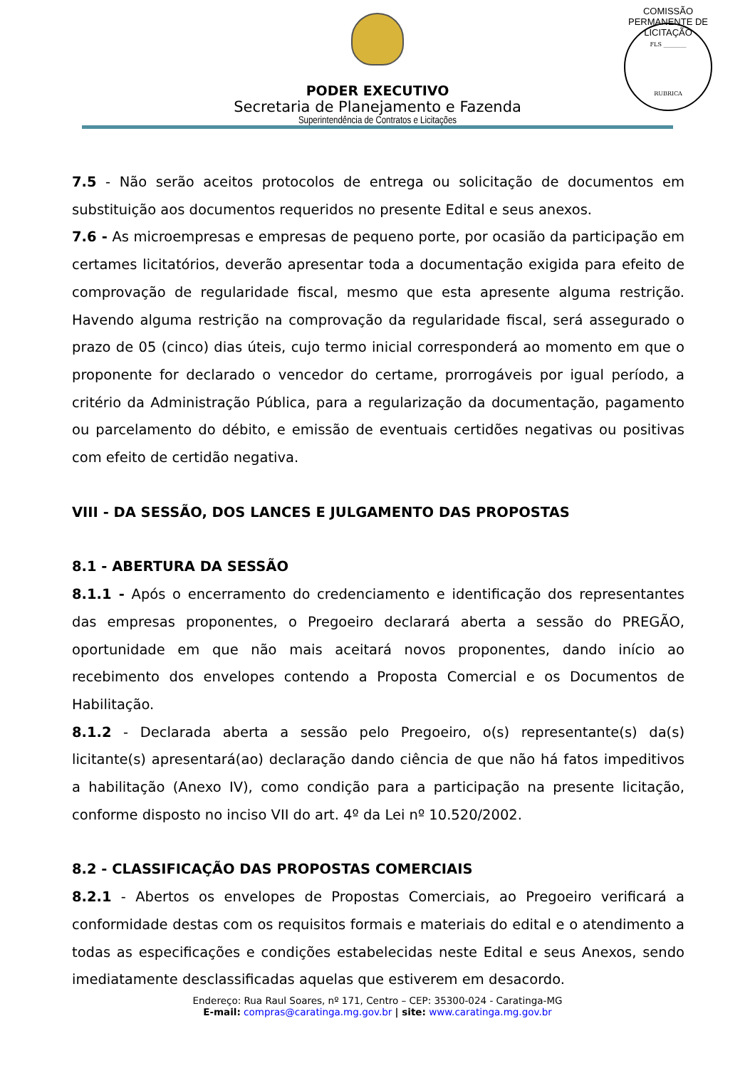PODER EXECUTIVO
Secretaria de Planejamento e Fazenda
Superintendência de Contratos e Licitações
COMISSÃO PERMANENTE DE LICITAÇÃO
FLS ________
RUBRICA
7.5 - Não serão aceitos protocolos de entrega ou solicitação de documentos em substituição aos documentos requeridos no presente Edital e seus anexos.
7.6 - As microempresas e empresas de pequeno porte, por ocasião da participação em certames licitatórios, deverão apresentar toda a documentação exigida para efeito de comprovação de regularidade fiscal, mesmo que esta apresente alguma restrição. Havendo alguma restrição na comprovação da regularidade fiscal, será assegurado o prazo de 05 (cinco) dias úteis, cujo termo inicial corresponderá ao momento em que o proponente for declarado o vencedor do certame, prorrogáveis por igual período, a critério da Administração Pública, para a regularização da documentação, pagamento ou parcelamento do débito, e emissão de eventuais certidões negativas ou positivas com efeito de certidão negativa.
VIII - DA SESSÃO, DOS LANCES E JULGAMENTO DAS PROPOSTAS
8.1 - ABERTURA DA SESSÃO
8.1.1 - Após o encerramento do credenciamento e identificação dos representantes das empresas proponentes, o Pregoeiro declarará aberta a sessão do PREGÃO, oportunidade em que não mais aceitará novos proponentes, dando início ao recebimento dos envelopes contendo a Proposta Comercial e os Documentos de Habilitação.
8.1.2 - Declarada aberta a sessão pelo Pregoeiro, o(s) representante(s) da(s) licitante(s) apresentará(ao) declaração dando ciência de que não há fatos impeditivos a habilitação (Anexo IV), como condição para a participação na presente licitação, conforme disposto no inciso VII do art. 4º da Lei nº 10.520/2002.
8.2 - CLASSIFICAÇÃO DAS PROPOSTAS COMERCIAIS
8.2.1 - Abertos os envelopes de Propostas Comerciais, ao Pregoeiro verificará a conformidade destas com os requisitos formais e materiais do edital e o atendimento a todas as especificações e condições estabelecidas neste Edital e seus Anexos, sendo imediatamente desclassificadas aquelas que estiverem em desacordo.
Endereço: Rua Raul Soares, nº 171, Centro – CEP: 35300-024 - Caratinga-MG
E-mail: compras@caratinga.mg.gov.br | site: www.caratinga.mg.gov.br